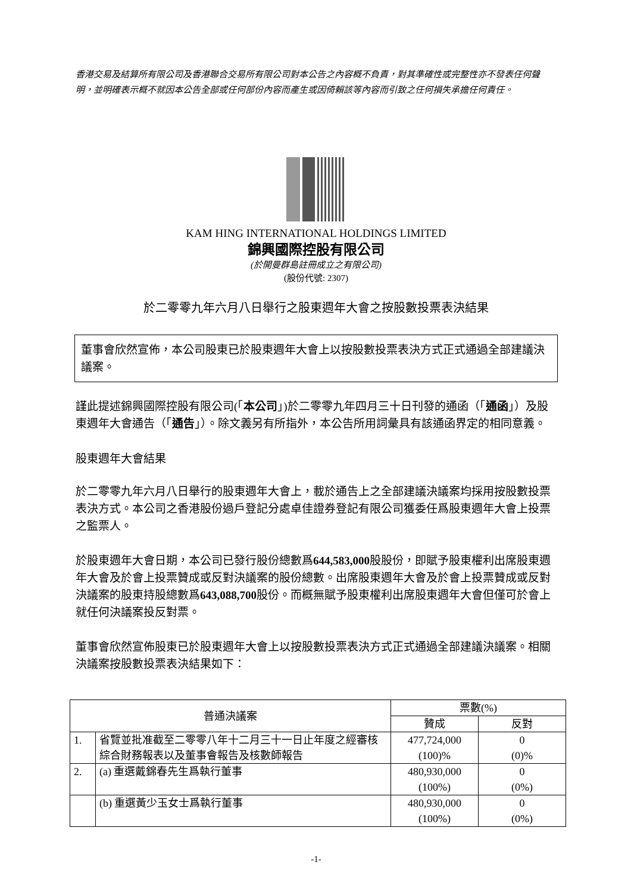香港交易及結算所有限公司及香港聯合交易所有限公司對本公告之內容概不負責，對其準確性或完整性亦不發表任何聲明，並明確表示概不就因本公告全部或任何部份內容而產生或因倚賴該等內容而引致之任何損失承擔任何責任。
KAM HING INTERNATIONAL HOLDINGS LIMITED
錦興國際控股有限公司
(於開曼群島註冊成立之有限公司)
(股份代號: 2307)
於二零零九年六月八日舉行之股東週年大會之按股數投票表決結果
董事會欣然宣佈，本公司股東已於股東週年大會上以按股數投票表決方式正式通過全部建議決議案。
謹此提述錦興國際控股有限公司(「本公司」)於二零零九年四月三十日刊發的通函（「通函」）及股東週年大會通告（「通告」）。除文義另有所指外，本公告所用詞彙具有該通函界定的相同意義。
股東週年大會結果
於二零零九年六月八日舉行的股東週年大會上，載於通告上之全部建議決議案均採用按股數投票表決方式。本公司之香港股份過戶登記分處卓佳證券登記有限公司獲委任爲股東週年大會上投票之監票人。
於股東週年大會日期，本公司已發行股份總數爲644,583,000股股份，即賦予股東權利出席股東週年大會及於會上投票贊成或反對決議案的股份總數。出席股東週年大會及於會上投票贊成或反對決議案的股東持股總數爲643,088,700股份。而概無賦予股東權利出席股東週年大會但僅可於會上就任何決議案投反對票。
董事會欣然宣佈股東已於股東週年大會上以按股數投票表決方式正式通過全部建議決議案。相關決議案按股數投票表決結果如下：
| 普通決議案 | | 票數(%) | |
| --- | --- | --- | --- |
| | | 贊成 | 反對 |
| 1. | 省覽並批准截至二零零八年十二月三十一日止年度之經審核綜合財務報表以及董事會報告及核數師報告 | 477,724,000 (100)% | 0 (0)% |
| 2. | (a) 重選戴錦春先生爲執行董事 | 480,930,000 (100%) | 0 (0%) |
| | (b) 重選黃少玉女士爲執行董事 | 480,930,000 (100%) | 0 (0%) |
-1-